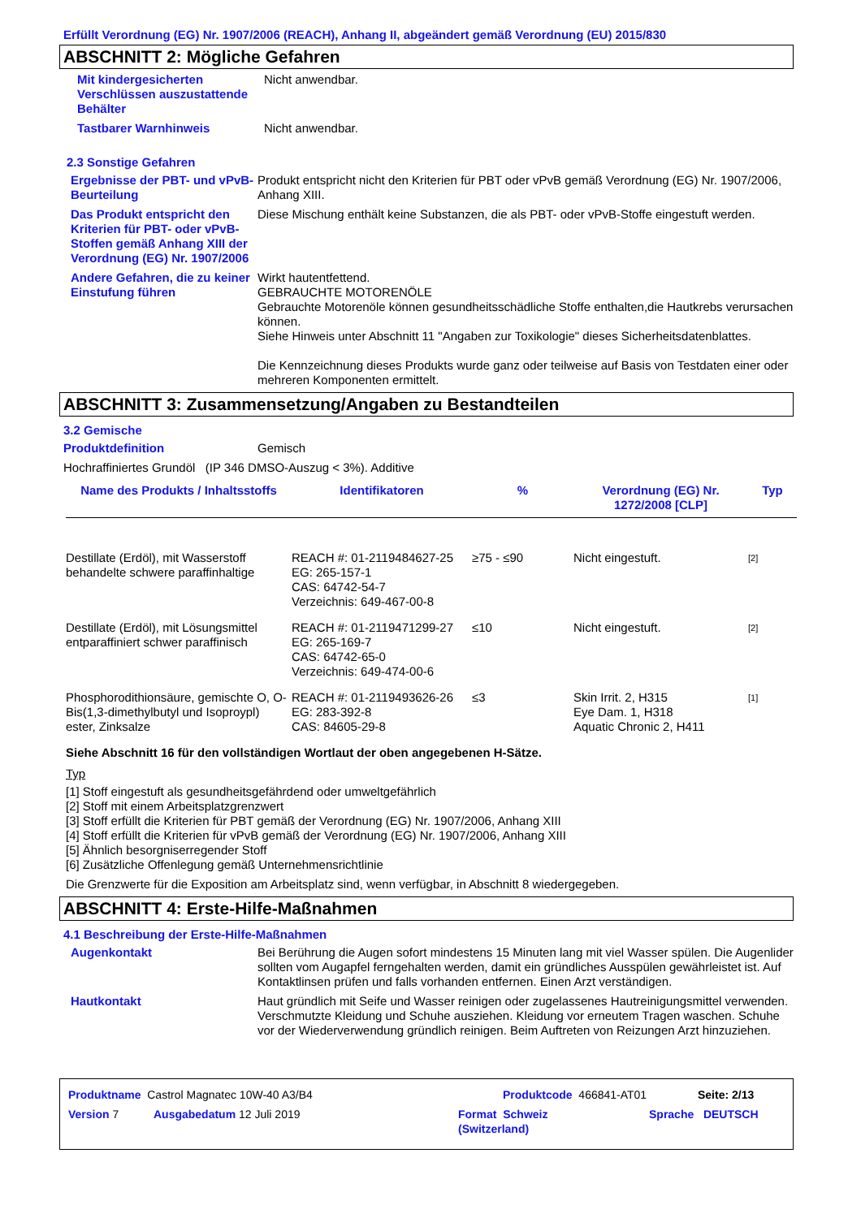Erfüllt Verordnung (EG) Nr. 1907/2006 (REACH), Anhang II, abgeändert gemäß Verordnung (EU) 2015/830
ABSCHNITT 2: Mögliche Gefahren
Mit kindergesicherten Verschlüssen auszustattende Behälter
Nicht anwendbar.
Tastbarer Warnhinweis Nicht anwendbar.
2.3 Sonstige Gefahren
Ergebnisse der PBT- und vPvB-Beurteilung
Produkt entspricht nicht den Kriterien für PBT oder vPvB gemäß Verordnung (EG) Nr. 1907/2006, Anhang XIII.
Das Produkt entspricht den Kriterien für PBT- oder vPvB-Stoffen gemäß Anhang XIII der Verordnung (EG) Nr. 1907/2006
Diese Mischung enthält keine Substanzen, die als PBT- oder vPvB-Stoffe eingestuft werden.
Andere Gefahren, die zu keiner Einstufung führen
Wirkt hautentfettend.
GEBRAUCHTE MOTORENÖLE
Gebrauchte Motorenöle können gesundheitsschädliche Stoffe enthalten,die Hautkrebs verursachen können.
Siehe Hinweis unter Abschnitt 11 "Angaben zur Toxikologie" dieses Sicherheitsdatenblattes.
Die Kennzeichnung dieses Produkts wurde ganz oder teilweise auf Basis von Testdaten einer oder mehreren Komponenten ermittelt.
ABSCHNITT 3: Zusammensetzung/Angaben zu Bestandteilen
3.2 Gemische
Produktdefinition Gemisch
Hochraffiniertes Grundöl (IP 346 DMSO-Auszug < 3%). Additive
| Name des Produkts / Inhaltsstoffs | Identifikatoren | % | Verordnung (EG) Nr. 1272/2008 [CLP] | Typ |
| --- | --- | --- | --- | --- |
| Destillate (Erdöl), mit Wasserstoff behandelte schwere paraffinhaltige | REACH #: 01-2119484627-25 EG: 265-157-1 CAS: 64742-54-7 Verzeichnis: 649-467-00-8 | ≥75 - ≤90 | Nicht eingestuft. | <sup>[2]</sup> |
| Destillate (Erdöl), mit Lösungsmittel entparaffiniert schwer paraffinisch | REACH #: 01-2119471299-27 EG: 265-169-7 CAS: 64742-65-0 Verzeichnis: 649-474-00-6 | ≤10 | Nicht eingestuft. | <sup>[2]</sup> |
| Phosphorodithionsäure, gemischte O, O-Bis(1,3-dimethylbutyl und Isoproypl) ester, Zinksalze | REACH #: 01-2119493626-26 EG: 283-392-8 CAS: 84605-29-8 | ≤3 | Skin Irrit. 2, H315 Eye Dam. 1, H318 Aquatic Chronic 2, H411 | <sup>[1]</sup> |
Siehe Abschnitt 16 für den vollständigen Wortlaut der oben angegebenen H-Sätze.
Typ
[1] Stoff eingestuft als gesundheitsgefährdend oder umweltgefährlich
[2] Stoff mit einem Arbeitsplatzgrenzwert
[3] Stoff erfüllt die Kriterien für PBT gemäß der Verordnung (EG) Nr. 1907/2006, Anhang XIII
[4] Stoff erfüllt die Kriterien für vPvB gemäß der Verordnung (EG) Nr. 1907/2006, Anhang XIII
[5] Ähnlich besorgniserregender Stoff
[6] Zusätzliche Offenlegung gemäß Unternehmensrichtlinie
Die Grenzwerte für die Exposition am Arbeitsplatz sind, wenn verfügbar, in Abschnitt 8 wiedergegeben.
ABSCHNITT 4: Erste-Hilfe-Maßnahmen
4.1 Beschreibung der Erste-Hilfe-Maßnahmen
Augenkontakt Bei Berührung die Augen sofort mindestens 15 Minuten lang mit viel Wasser spülen. Die Augenlider sollten vom Augapfel ferngehalten werden, damit ein gründliches Ausspülen gewährleistet ist. Auf Kontaktlinsen prüfen und falls vorhanden entfernen. Einen Arzt verständigen.
Hautkontakt Haut gründlich mit Seife und Wasser reinigen oder zugelassenes Hautreinigungsmittel verwenden. Verschmutzte Kleidung und Schuhe ausziehen. Kleidung vor erneutem Tragen waschen. Schuhe vor der Wiederverwendung gründlich reinigen. Beim Auftreten von Reizungen Arzt hinzuziehen.
Produktname Castrol Magnatec 10W-40 A3/B4 Produktcode 466841-AT01 Seite: 2/13
Version 7 Ausgabedatum 12 Juli 2019 Format Schweiz
(Switzerland) Sprache DEUTSCH